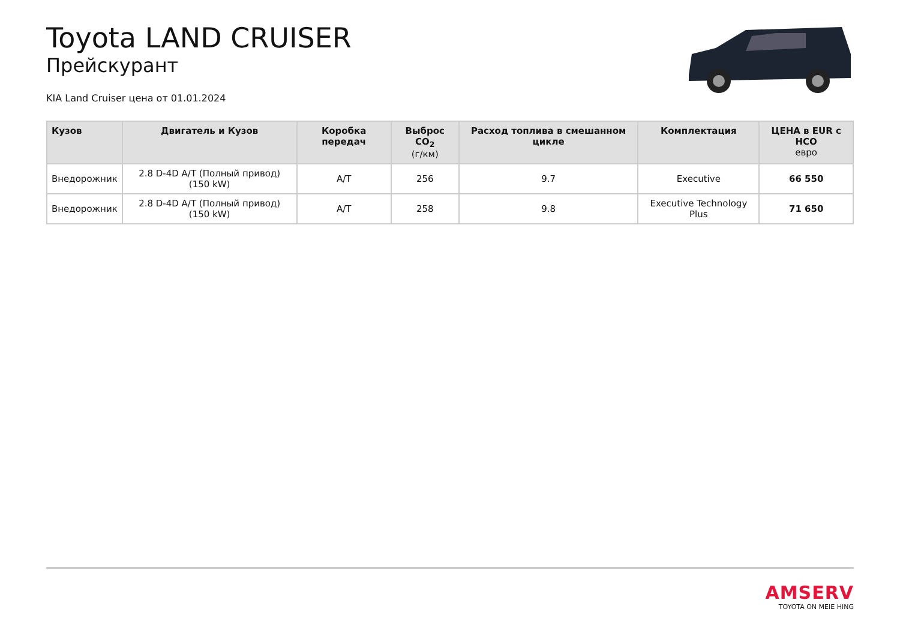Toyota LAND CRUISER
Прейскурант
KIA Land Cruiser цена от 01.01.2024
| Кузов | Двигатель и Кузов | Коробка передач | Выброс CO<sub>2</sub> (г/км) | Расход топлива в смешанном цикле | Комплектация | ЦЕНА в EUR с НСО евро |
| --- | --- | --- | --- | --- | --- | --- |
| Внедорожник | 2.8 D-4D A/T (Полный привод) (150 kW) | A/T | 256 | 9.7 | Executive | 66 550 |
| Внедорожник | 2.8 D-4D A/T (Полный привод) (150 kW) | A/T | 258 | 9.8 | Executive Technology Plus | 71 650 |
AMSERV
TOYOTA ON MEIE HING